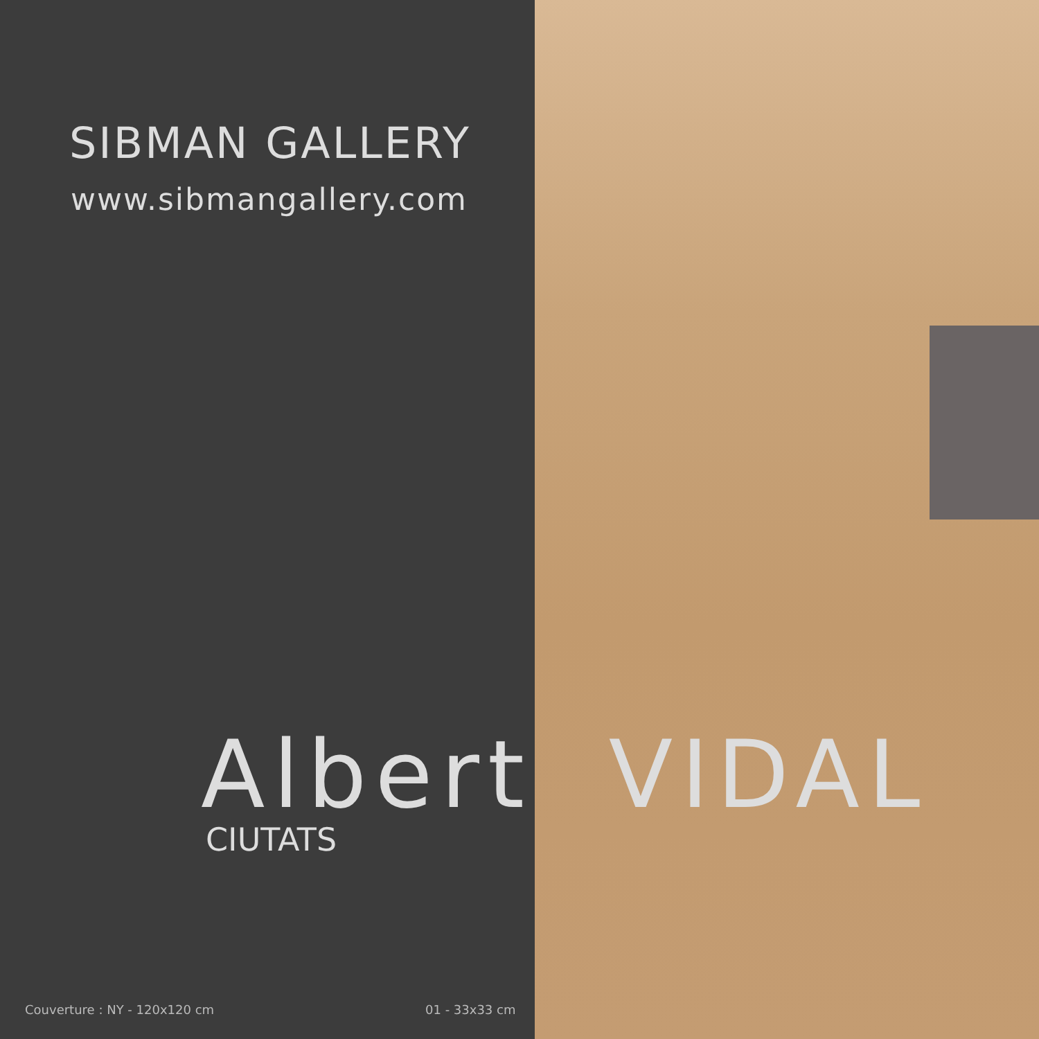SIBMAN GALLERY
www.sibmangallery.com
Albert VIDAL
CIUTATS
Couverture : NY - 120x120 cm 01 - 33x33 cm